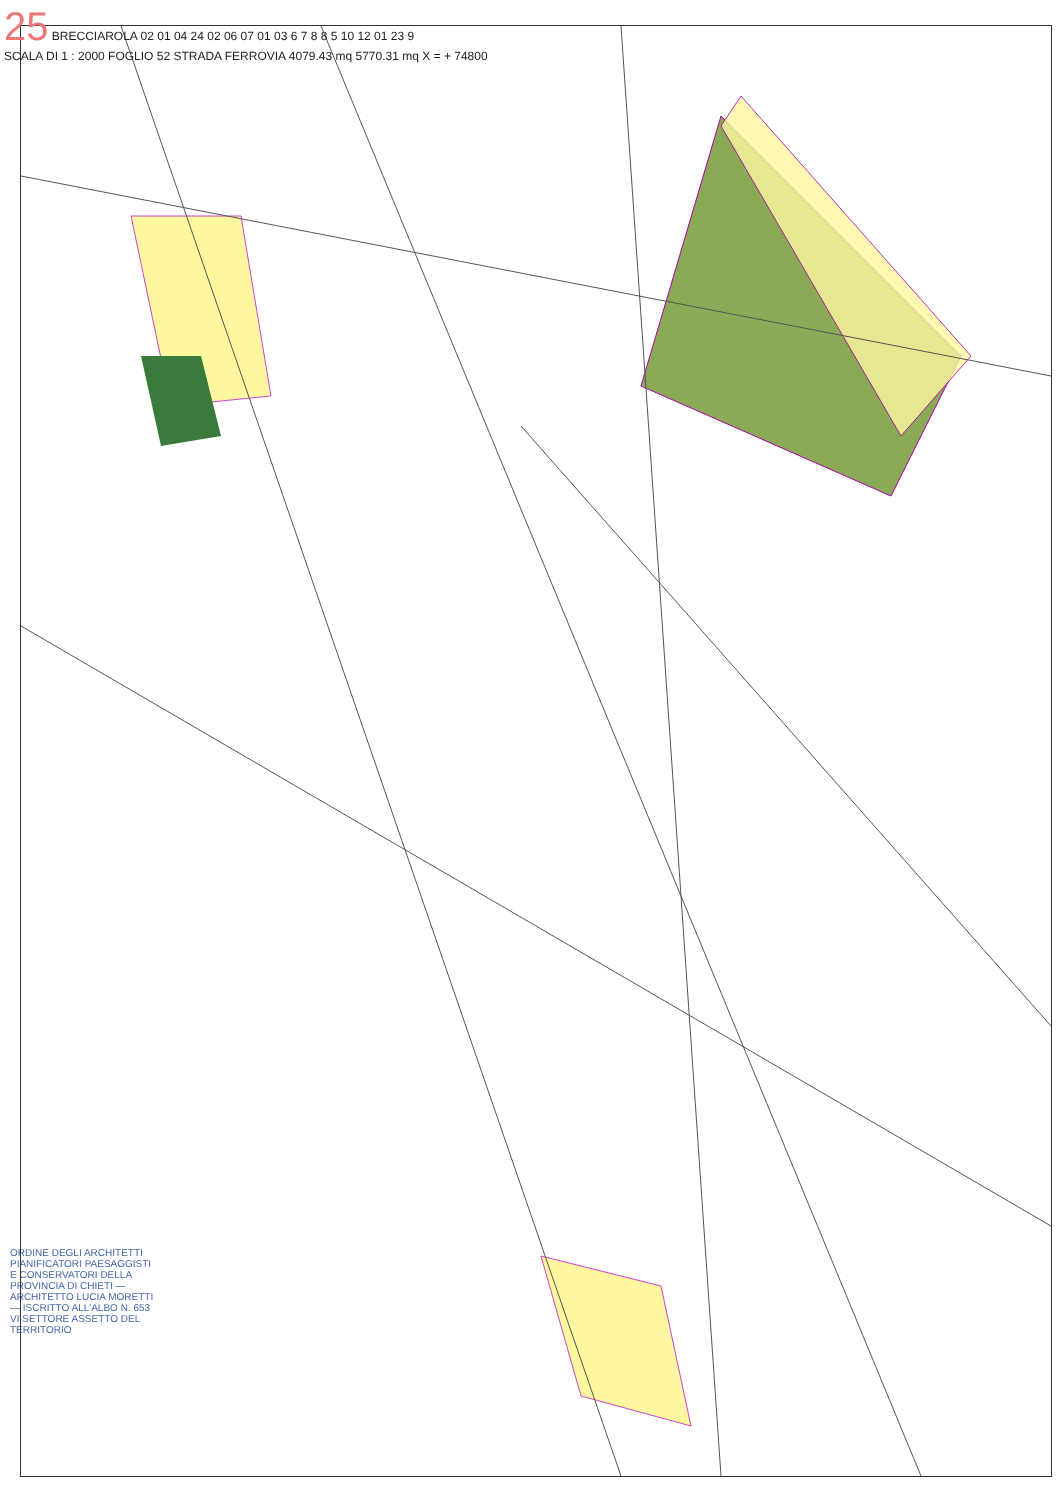25 BRECCIAROLA 02 01 04 24 02 06 07 01 03 6 7 8 8 5 10 12 01 23 9
SCALA DI 1 : 2000 FOGLIO 52 STRADA FERROVIA 4079.43 mq 5770.31 mq X = + 74800
ORDINE DEGLI ARCHITETTI PIANIFICATORI PAESAGGISTI E CONSERVATORI DELLA PROVINCIA DI CHIETI — ARCHITETTO LUCIA MORETTI — ISCRITTO ALL'ALBO N. 653
VI SETTORE ASSETTO DEL TERRITORIO